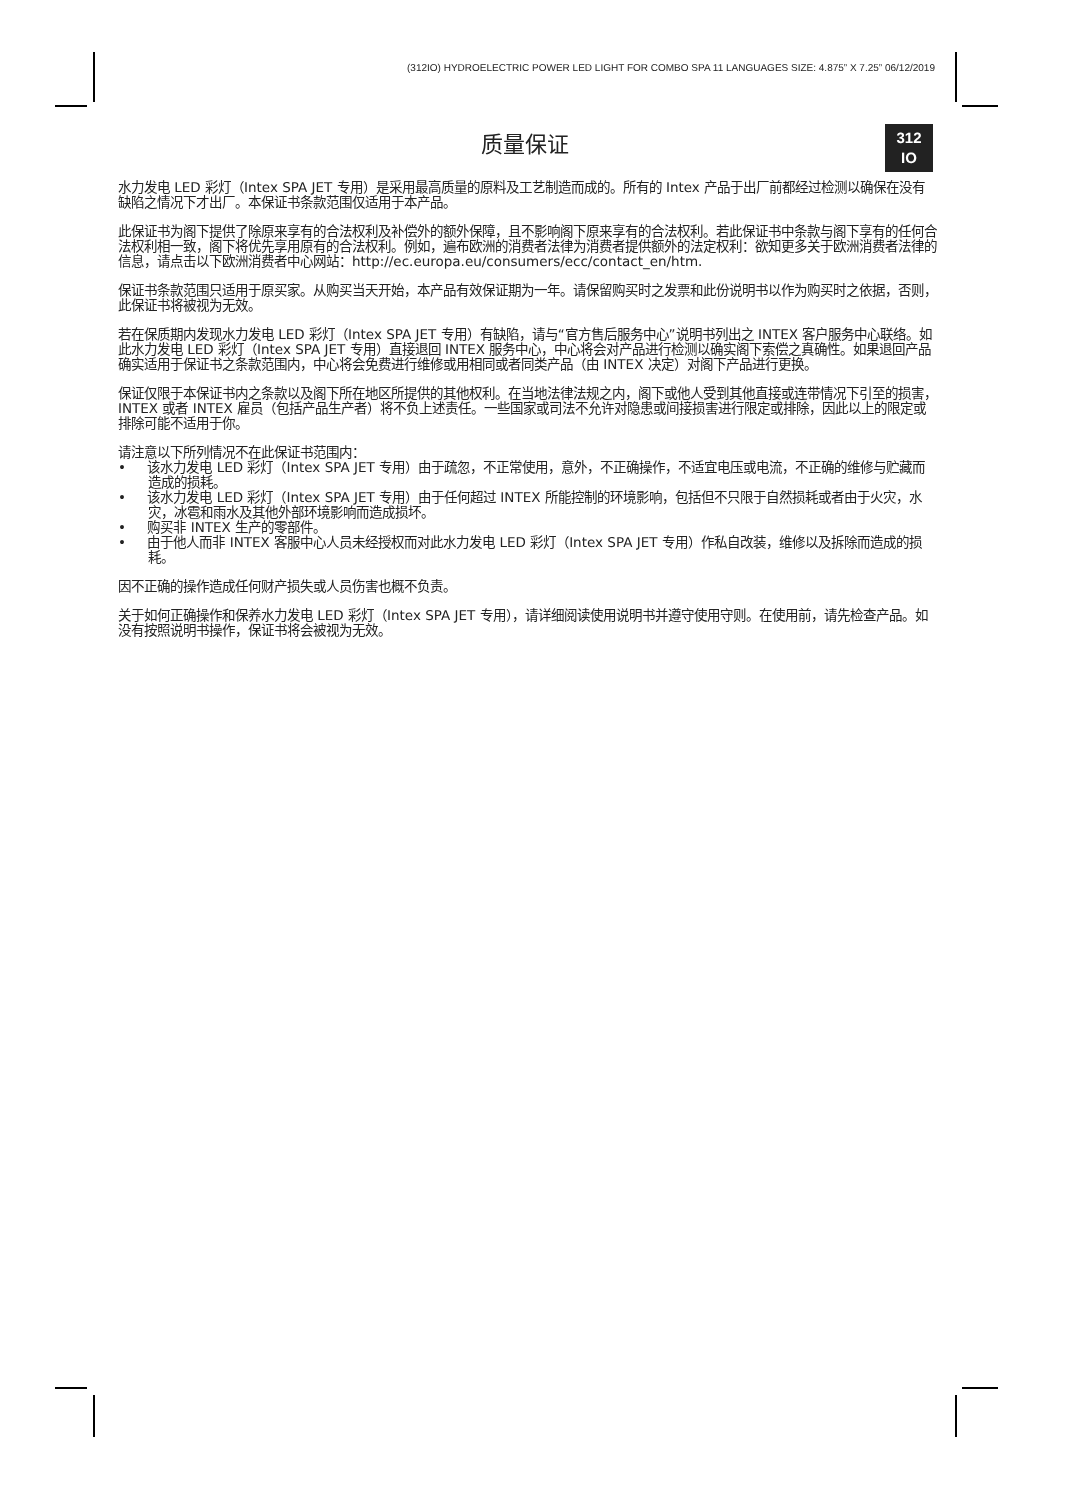(312IO) HYDROELECTRIC POWER LED LIGHT FOR COMBO SPA 11 LANGUAGES SIZE: 4.875” X 7.25” 06/12/2019
质量保证
312
IO
水力发电 LED 彩灯（Intex SPA JET 专用）是采用最高质量的原料及工艺制造而成的。所有的 Intex 产品于出厂前都经过检测以确保在没有缺陷之情况下才出厂。本保证书条款范围仅适用于本产品。
此保证书为阁下提供了除原来享有的合法权利及补偿外的额外保障，且不影响阁下原来享有的合法权利。若此保证书中条款与阁下享有的任何合法权利相一致，阁下将优先享用原有的合法权利。例如，遍布欧洲的消费者法律为消费者提供额外的法定权利：欲知更多关于欧洲消费者法律的信息，请点击以下欧洲消费者中心网站：http://ec.europa.eu/consumers/ecc/contact_en/htm.
保证书条款范围只适用于原买家。从购买当天开始，本产品有效保证期为一年。请保留购买时之发票和此份说明书以作为购买时之依据，否则，此保证书将被视为无效。
若在保质期内发现水力发电 LED 彩灯（Intex SPA JET 专用）有缺陷，请与“官方售后服务中心”说明书列出之 INTEX 客户服务中心联络。如此水力发电 LED 彩灯（Intex SPA JET 专用）直接退回 INTEX 服务中心，中心将会对产品进行检测以确实阁下索偿之真确性。如果退回产品确实适用于保证书之条款范围内，中心将会免费进行维修或用相同或者同类产品（由 INTEX 决定）对阁下产品进行更换。
保证仅限于本保证书内之条款以及阁下所在地区所提供的其他权利。在当地法律法规之内，阁下或他人受到其他直接或连带情况下引至的损害，INTEX 或者 INTEX 雇员（包括产品生产者）将不负上述责任。一些国家或司法不允许对隐患或间接损害进行限定或排除，因此以上的限定或排除可能不适用于你。
请注意以下所列情况不在此保证书范围内：
• 该水力发电 LED 彩灯（Intex SPA JET 专用）由于疏忽，不正常使用，意外，不正确操作，不适宜电压或电流，不正确的维修与贮藏而造成的损耗。
• 该水力发电 LED 彩灯（Intex SPA JET 专用）由于任何超过 INTEX 所能控制的环境影响，包括但不只限于自然损耗或者由于火灾，水灾，冰雹和雨水及其他外部环境影响而造成损坏。
• 购买非 INTEX 生产的零部件。
• 由于他人而非 INTEX 客服中心人员未经授权而对此水力发电 LED 彩灯（Intex SPA JET 专用）作私自改装，维修以及拆除而造成的损耗。
因不正确的操作造成任何财产损失或人员伤害也概不负责。
关于如何正确操作和保养水力发电 LED 彩灯（Intex SPA JET 专用），请详细阅读使用说明书并遵守使用守则。在使用前，请先检查产品。如没有按照说明书操作，保证书将会被视为无效。